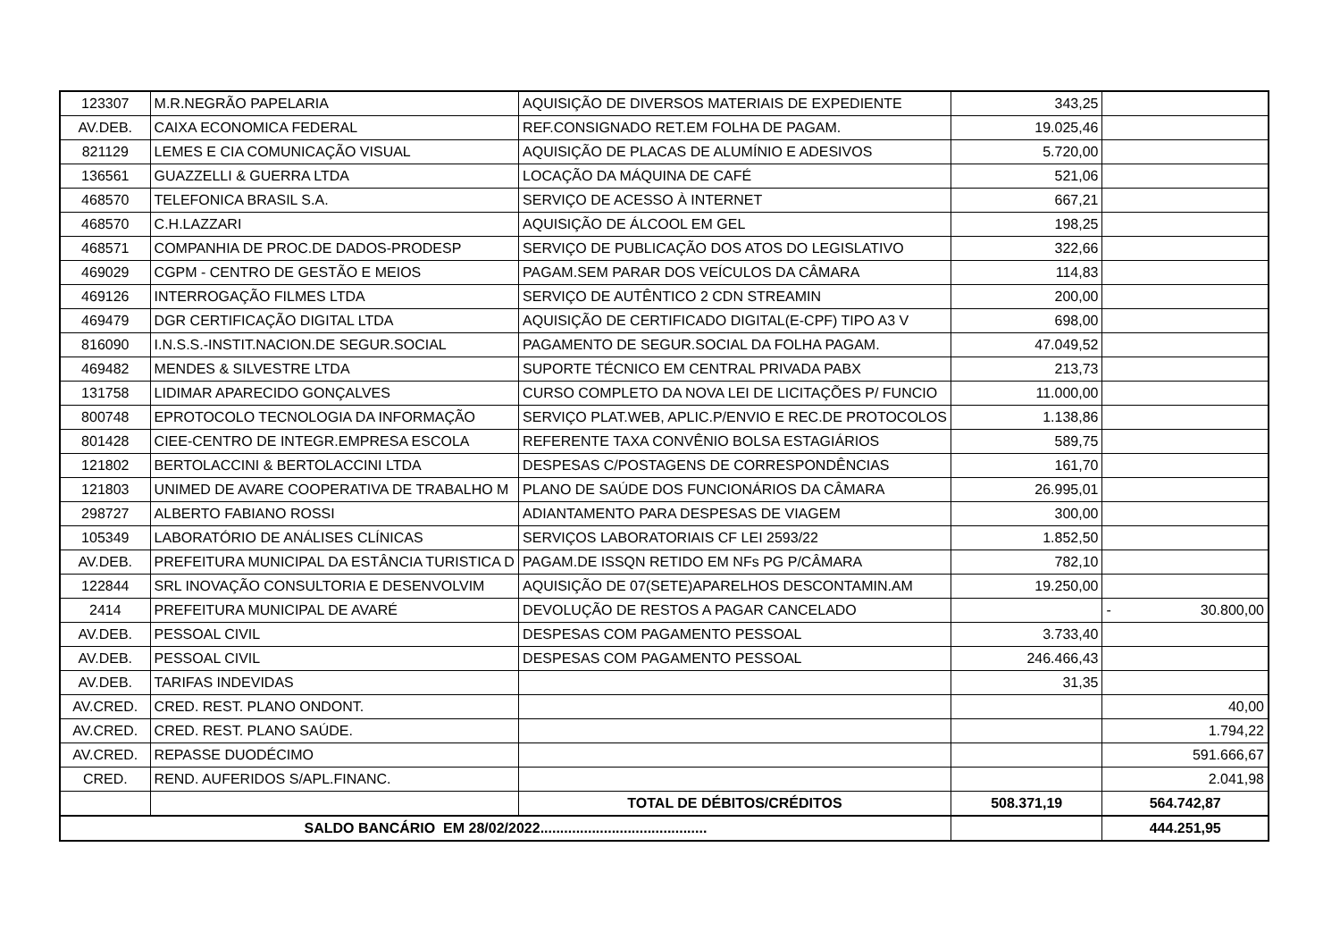| 123307 | M.R.NEGRÃO PAPELARIA | AQUISIÇÃO DE DIVERSOS MATERIAIS DE EXPEDIENTE | 343,25 | |
| AV.DEB. | CAIXA ECONOMICA FEDERAL | REF.CONSIGNADO RET.EM FOLHA DE PAGAM. | 19.025,46 | |
| 821129 | LEMES E CIA COMUNICAÇÃO VISUAL | AQUISIÇÃO DE PLACAS DE ALUMÍNIO E ADESIVOS | 5.720,00 | |
| 136561 | GUAZZELLI & GUERRA LTDA | LOCAÇÃO DA MÁQUINA DE CAFÉ | 521,06 | |
| 468570 | TELEFONICA BRASIL S.A. | SERVIÇO DE ACESSO À INTERNET | 667,21 | |
| 468570 | C.H.LAZZARI | AQUISIÇÃO DE ÁLCOOL EM GEL | 198,25 | |
| 468571 | COMPANHIA DE PROC.DE DADOS-PRODESP | SERVIÇO DE PUBLICAÇÃO DOS ATOS DO LEGISLATIVO | 322,66 | |
| 469029 | CGPM - CENTRO DE GESTÃO E MEIOS | PAGAM.SEM PARAR DOS VEÍCULOS DA CÂMARA | 114,83 | |
| 469126 | INTERROGAÇÃO FILMES LTDA | SERVIÇO DE AUTÊNTICO 2 CDN STREAMIN | 200,00 | |
| 469479 | DGR CERTIFICAÇÃO DIGITAL LTDA | AQUISIÇÃO DE CERTIFICADO DIGITAL(E-CPF) TIPO A3 V | 698,00 | |
| 816090 | I.N.S.S.-INSTIT.NACION.DE SEGUR.SOCIAL | PAGAMENTO DE SEGUR.SOCIAL DA FOLHA PAGAM. | 47.049,52 | |
| 469482 | MENDES & SILVESTRE LTDA | SUPORTE TÉCNICO EM CENTRAL PRIVADA PABX | 213,73 | |
| 131758 | LIDIMAR APARECIDO GONÇALVES | CURSO COMPLETO DA NOVA LEI DE LICITAÇÕES P/ FUNCIO | 11.000,00 | |
| 800748 | EPROTOCOLO TECNOLOGIA DA INFORMAÇÃO | SERVIÇO PLAT.WEB, APLIC.P/ENVIO E REC.DE PROTOCOLOS | 1.138,86 | |
| 801428 | CIEE-CENTRO DE INTEGR.EMPRESA ESCOLA | REFERENTE TAXA CONVÊNIO BOLSA ESTAGIÁRIOS | 589,75 | |
| 121802 | BERTOLACCINI & BERTOLACCINI LTDA | DESPESAS C/POSTAGENS DE CORRESPONDÊNCIAS | 161,70 | |
| 121803 | UNIMED DE AVARE COOPERATIVA DE TRABALHO M | PLANO DE SAÚDE DOS FUNCIONÁRIOS DA CÂMARA | 26.995,01 | |
| 298727 | ALBERTO FABIANO ROSSI | ADIANTAMENTO PARA DESPESAS DE VIAGEM | 300,00 | |
| 105349 | LABORATÓRIO DE ANÁLISES CLÍNICAS | SERVIÇOS LABORATORIAIS CF LEI 2593/22 | 1.852,50 | |
| AV.DEB. | PREFEITURA MUNICIPAL DA ESTÂNCIA TURISTICA D | PAGAM.DE ISSQN RETIDO EM NFs PG P/CÂMARA | 782,10 | |
| 122844 | SRL INOVAÇÃO CONSULTORIA E DESENVOLVIM | AQUISIÇÃO DE 07(SETE)APARELHOS DESCONTAMIN.AM | 19.250,00 | |
| 2414 | PREFEITURA MUNICIPAL DE AVARÉ | DEVOLUÇÃO DE RESTOS A PAGAR CANCELADO | | - 30.800,00 |
| AV.DEB. | PESSOAL CIVIL | DESPESAS COM PAGAMENTO PESSOAL | 3.733,40 | |
| AV.DEB. | PESSOAL CIVIL | DESPESAS COM PAGAMENTO PESSOAL | 246.466,43 | |
| AV.DEB. | TARIFAS INDEVIDAS | | 31,35 | |
| AV.CRED. | CRED. REST. PLANO ONDONT. | | | 40,00 |
| AV.CRED. | CRED. REST. PLANO SAÚDE. | | | 1.794,22 |
| AV.CRED. | REPASSE DUODÉCIMO | | | 591.666,67 |
| CRED. | REND. AUFERIDOS S/APL.FINANC. | | | 2.041,98 |
| | | TOTAL DE DÉBITOS/CRÉDITOS | 508.371,19 | 564.742,87 |
| SALDO BANCÁRIO EM 28/02/2022.......................................... | | | | 444.251,95 |